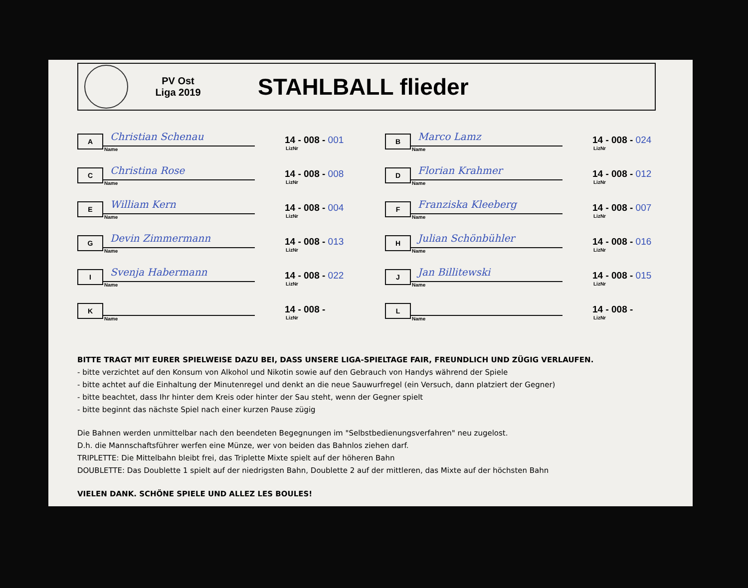PV Ost
Liga 2019
STAHLBALL flieder
| A | Christian Schenau Name | 14 - 008 - 001 LizNr | B | Marco Lamz Name | 14 - 008 - 024 LizNr |
| C | Christina Rose Name | 14 - 008 - 008 LizNr | D | Florian Krahmer Name | 14 - 008 - 012 LizNr |
| E | William Kern Name | 14 - 008 - 004 LizNr | F | Franziska Kleeberg Name | 14 - 008 - 007 LizNr |
| G | Devin Zimmermann Name | 14 - 008 - 013 LizNr | H | Julian Schönbühler Name | 14 - 008 - 016 LizNr |
| I | Svenja Habermann Name | 14 - 008 - 022 LizNr | J | Jan Billitewski Name | 14 - 008 - 015 LizNr |
| K | Name | 14 - 008 - LizNr | L | Name | 14 - 008 - LizNr |
BITTE TRAGT MIT EURER SPIELWEISE DAZU BEI, DASS UNSERE LIGA-SPIELTAGE FAIR, FREUNDLICH UND ZÜGIG VERLAUFEN.
- bitte verzichtet auf den Konsum von Alkohol und Nikotin sowie auf den Gebrauch von Handys während der Spiele
- bitte achtet auf die Einhaltung der Minutenregel und denkt an die neue Sauwurfregel (ein Versuch, dann platziert der Gegner)
- bitte beachtet, dass Ihr hinter dem Kreis oder hinter der Sau steht, wenn der Gegner spielt
- bitte beginnt das nächste Spiel nach einer kurzen Pause zügig
Die Bahnen werden unmittelbar nach den beendeten Begegnungen im "Selbstbedienungsverfahren" neu zugelost.
D.h. die Mannschaftsführer werfen eine Münze, wer von beiden das Bahnlos ziehen darf.
TRIPLETTE: Die Mittelbahn bleibt frei, das Triplette Mixte spielt auf der höheren Bahn
DOUBLETTE: Das Doublette 1 spielt auf der niedrigsten Bahn, Doublette 2 auf der mittleren, das Mixte auf der höchsten Bahn
VIELEN DANK. SCHÖNE SPIELE UND ALLEZ LES BOULES!